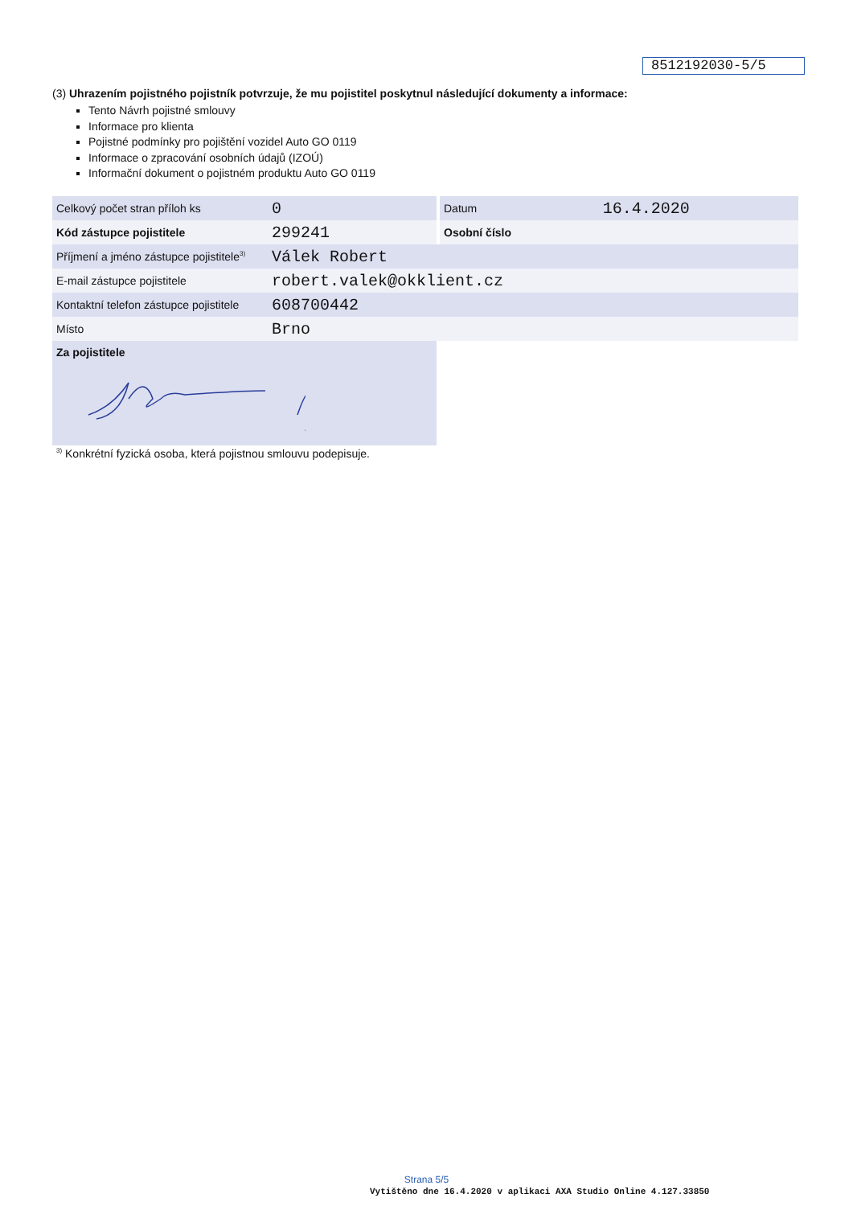8512192030-5/5
(3) Uhrazením pojistného pojistník potvrzuje, že mu pojistitel poskytnul následující dokumenty a informace:
Tento Návrh pojistné smlouvy
Informace pro klienta
Pojistné podmínky pro pojištění vozidel Auto GO 0119
Informace o zpracování osobních údajů (IZOÚ)
Informační dokument o pojistném produktu Auto GO 0119
| Celkový počet stran příloh ks | 0 | | Datum | 16.4.2020 |
| Kód zástupce pojistitele | 299241 | | Osobní číslo | |
| Příjmení a jméno zástupce pojistitele<sup>3)</sup> | Válek Robert | | | |
| E-mail zástupce pojistitele | robert.valek@okklient.cz | | | |
| Kontaktní telefon zástupce pojistitele | 608700442 | | | |
| Místo | Brno | | | |
| Za pojistitele | | | | |
<sup>3)</sup> Konkrétní fyzická osoba, která pojistnou smlouvu podepisuje.
Strana 5/5
Vytištěno dne 16.4.2020 v aplikaci AXA Studio Online 4.127.33850